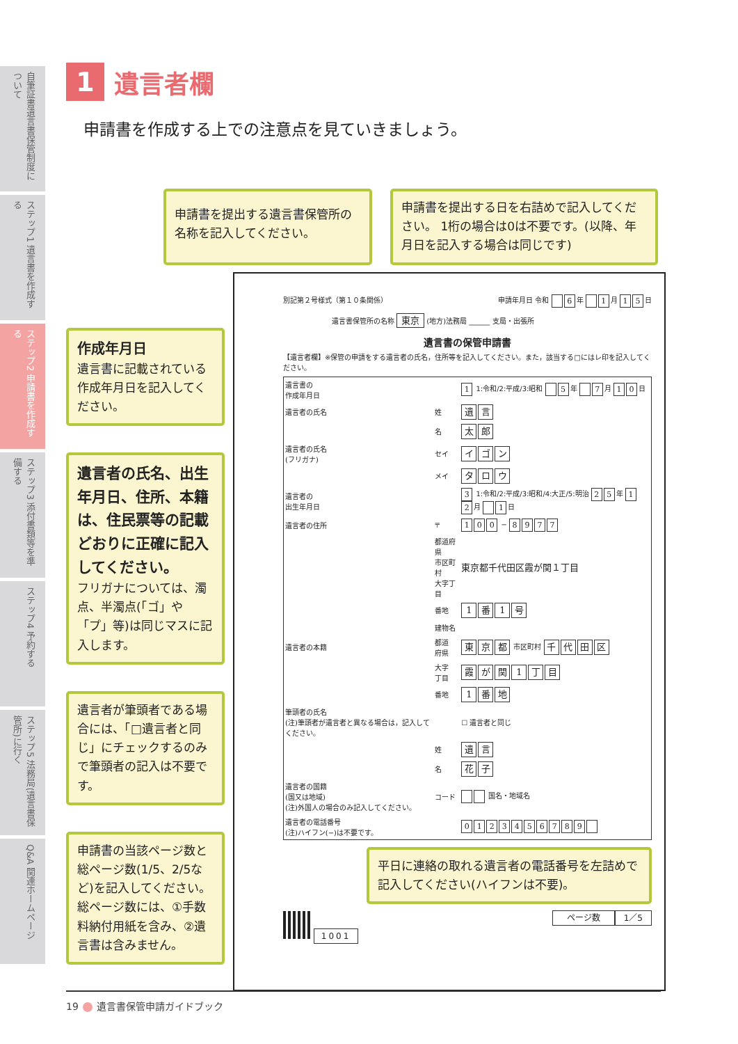自筆証書遺言書保管制度について
ステップ1 遺言書を作成する
ステップ2 申請書を作成する
ステップ3 添付書類等を準備する
ステップ4 予約する
ステップ5 法務局(遺言書保管所)に行く
Q&A 関連ホームページ
1 遺言者欄
申請書を作成する上での注意点を見ていきましょう。
申請書を提出する遺言書保管所の名称を記入してください。
申請書を提出する日を右詰めで記入してください。 1桁の場合は0は不要です。(以降、年月日を記入する場合は同じです)
作成年月日
遺言書に記載されている作成年月日を記入してください。
遺言者の氏名、出生年月日、住所、本籍は、住民票等の記載どおりに正確に記入してください。
フリガナについては、濁点、半濁点(「ゴ」や「プ」等)は同じマスに記入します。
遺言者が筆頭者である場合には、「□遺言者と同じ」にチェックするのみで筆頭者の記入は不要です。
申請書の当該ページ数と総ページ数(1/5、2/5など)を記入してください。総ページ数には、①手数料納付用紙を含み、②遺言書は含みません。
別記第２号様式（第１０条関係） 申請年月日 令和 6 年 1 月 1 5 日
遺言書保管所の名称 東京 (地方)法務局 ______ 支局・出張所
遺言書の保管申請書
【遺言者欄】※保管の申請をする遺言者の氏名，住所等を記入してください。また，該当する□にはレ印を記入してください。
| 遺言書の 作成年月日 | | 1 1:令和/2:平成/3:昭和 5 年 7 月 1 0 日 |
| 遺言者の氏名 | 姓 | 遺 言 |
| | 名 | 太 郎 |
| 遺言者の氏名 (フリガナ) | セイ | イ ゴ ン |
| | メイ | タ ロ ウ |
| 遺言者の 出生年月日 | | 3 1:令和/2:平成/3:昭和/4:大正/5:明治 2 5 年 1 2 月 1 日 |
| 遺言者の住所 | 〒 | 1 0 0 − 8 9 7 7 |
| | 都道府県 市区町村 大字丁目 | 東京都千代田区霞が関１丁目 |
| | 番地 | 1 番 1 号 |
| | 建物名 | |
| 遺言者の本籍 | 都道 府県 | 東 京 都 市区町村 千 代 田 区 |
| | 大字 丁目 | 霞 が 関 1 丁 目 |
| | 番地 | 1 番 地 |
| 筆頭者の氏名 (注)筆頭者が遺言者と異なる場合は，記入してください。 | | ☐ 遺言者と同じ |
| | 姓 | 遺 言 |
| | 名 | 花 子 |
| 遺言者の国籍 (国又は地域) (注)外国人の場合のみ記入してください。 | コード | 国名・地域名 |
| 遺言者の電話番号 (注)ハイフン(−)は不要です。 | | 0 1 2 3 4 5 6 7 8 9 |
平日に連絡の取れる遺言者の電話番号を左詰めで記入してください(ハイフンは不要)。
1001 ページ数 1／5
19 遺言書保管申請ガイドブック